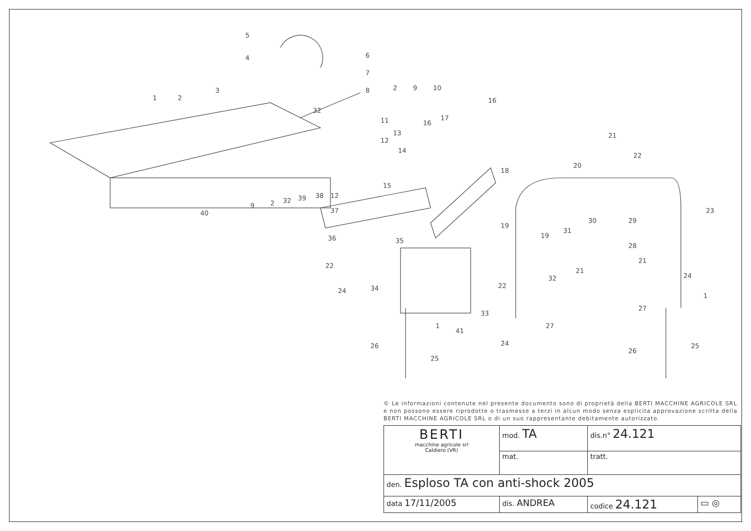5
4
3
1
2
6
7
8
32
2
9
10
11
12
13
14
15
16
17
16
18
21
22
20
23
30
29
19
19
31
28
21
21
32
24
1
27
27
25
26
24
22
33
41
34
1
26
25
36
22
24
35
37
38
12
39
32
2
9
40
© Le informazioni contenute nel presente documento sono di proprietà della BERTI MACCHINE AGRICOLE SRL e non possono essere riprodotte o trasmesse a terzi in alcun modo senza esplicita approvazione scritta della BERTI MACCHINE AGRICOLE SRL o di un suo rappresentante debitamente autorizzato.
| BERTI macchine agricole srl Caldiero (VR) | mod. TA | dis.n° 24.121 | |
| | mat. | tratt. | |
| den. Esploso TA con anti-shock 2005 | | | |
| data 17/11/2005 | dis. ANDREA | codice 24.121 | ▭ ◎ |